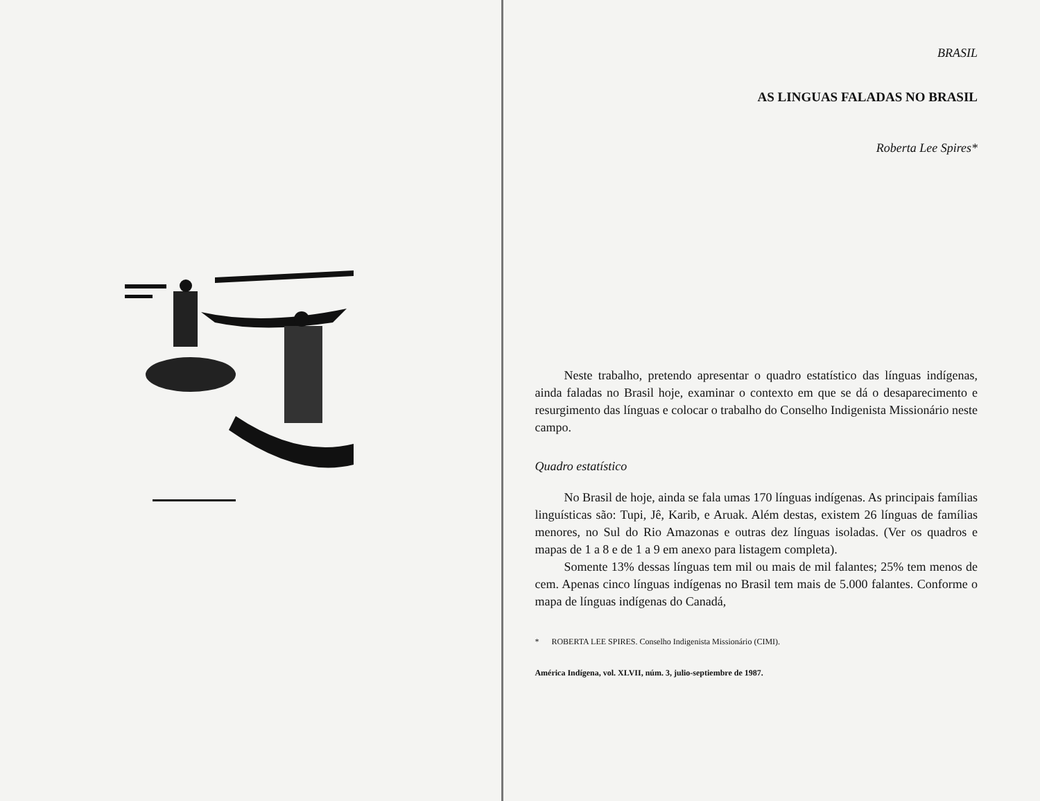BRASIL
AS LINGUAS FALADAS NO BRASIL
Roberta Lee Spires*
Neste trabalho, pretendo apresentar o quadro estatístico das línguas indígenas, ainda faladas no Brasil hoje, examinar o contexto em que se dá o desaparecimento e resurgimento das línguas e colocar o trabalho do Conselho Indigenista Missionário neste campo.
Quadro estatístico
No Brasil de hoje, ainda se fala umas 170 línguas indígenas. As principais famílias linguísticas são: Tupi, Jê, Karib, e Aruak. Além destas, existem 26 línguas de famílias menores, no Sul do Rio Amazonas e outras dez línguas isoladas. (Ver os quadros e mapas de 1 a 8 e de 1 a 9 em anexo para listagem completa).
Somente 13% dessas línguas tem mil ou mais de mil falantes; 25% tem menos de cem. Apenas cinco línguas indígenas no Brasil tem mais de 5.000 falantes. Conforme o mapa de línguas indígenas do Canadá,
* ROBERTA LEE SPIRES. Conselho Indigenista Missionário (CIMI).
América Indígena, vol. XLVII, núm. 3, julio-septiembre de 1987.